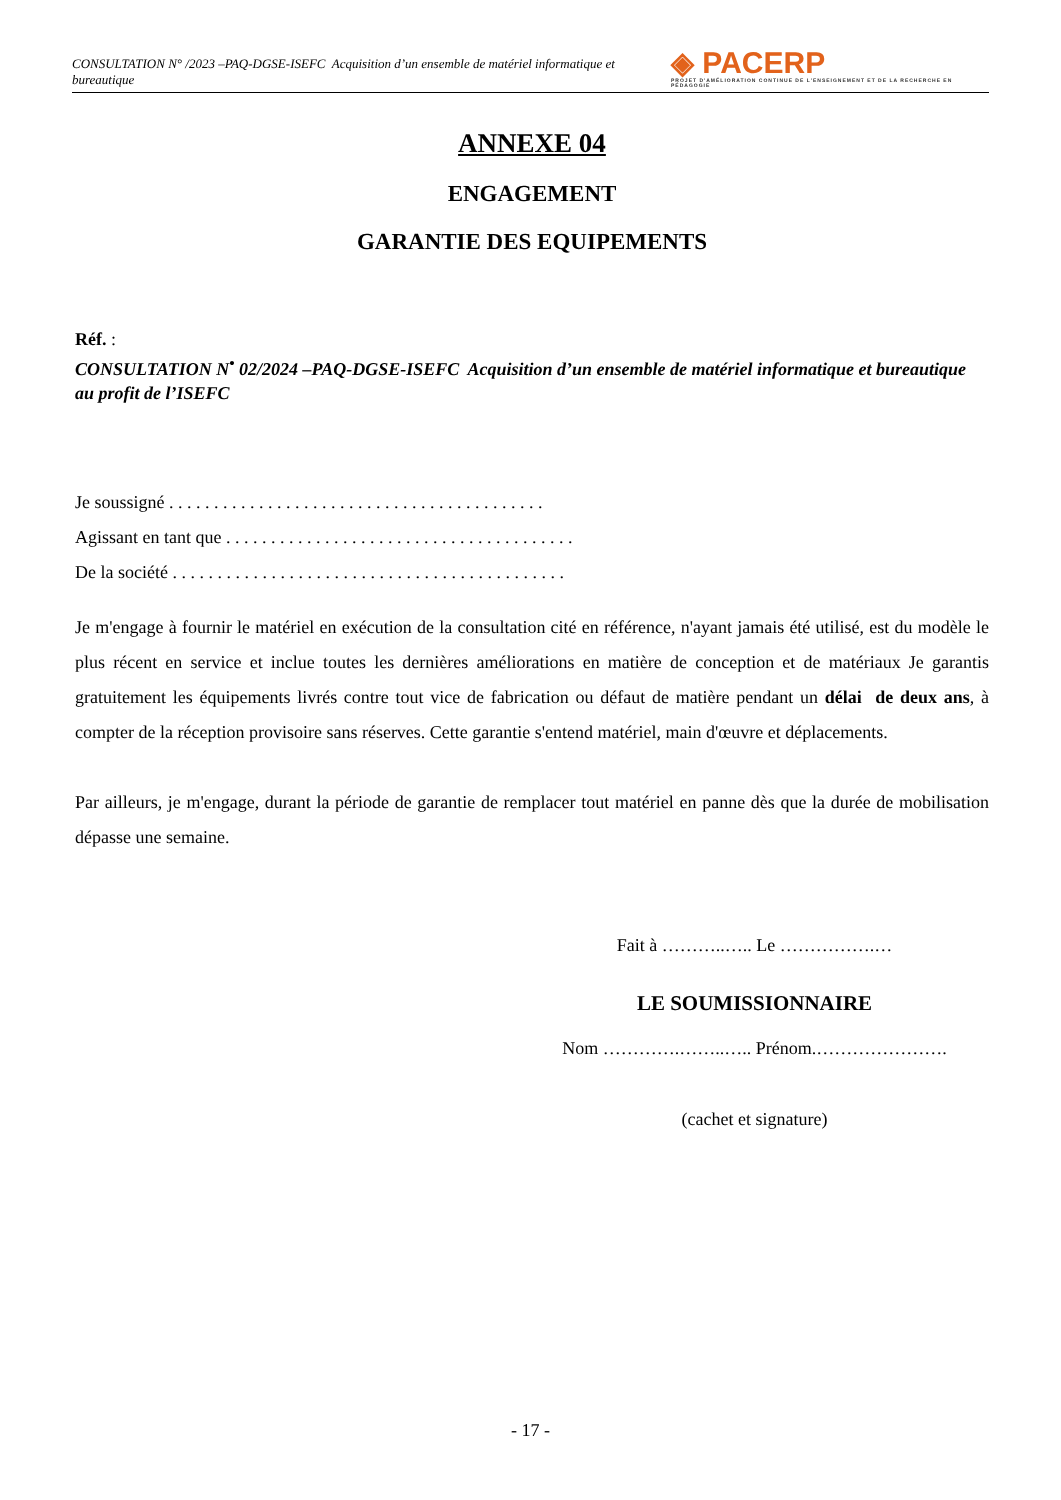CONSULTATION N° /2023 –PAQ-DGSE-ISEFC Acquisition d’un ensemble de matériel informatique et bureautique ◈ PACERP
PROJET D'AMÉLIORATION CONTINUE DE L'ENSEIGNEMENT ET DE LA RECHERCHE EN PÉDAGOGIE
ANNEXE 04
ENGAGEMENT
GARANTIE DES EQUIPEMENTS
Réf. :
CONSULTATION N<sup>•</sup> 02/2024 –PAQ-DGSE-ISEFC Acquisition d’un ensemble de matériel informatique et bureautique au profit de l’ISEFC
Je soussigné . . . . . . . . . . . . . . . . . . . . . . . . . . . . . . . . . . . . . . . . . .
Agissant en tant que . . . . . . . . . . . . . . . . . . . . . . . . . . . . . . . . . . . . . . .
De la société . . . . . . . . . . . . . . . . . . . . . . . . . . . . . . . . . . . . . . . . . . . .
Je m'engage à fournir le matériel en exécution de la consultation cité en référence, n'ayant jamais été utilisé, est du modèle le plus récent en service et inclue toutes les dernières améliorations en matière de conception et de matériaux Je garantis gratuitement les équipements livrés contre tout vice de fabrication ou défaut de matière pendant un délai de deux ans, à compter de la réception provisoire sans réserves. Cette garantie s'entend matériel, main d'œuvre et déplacements.
Par ailleurs, je m'engage, durant la période de garantie de remplacer tout matériel en panne dès que la durée de mobilisation dépasse une semaine.
Fait à ………..….. Le …………….…
LE SOUMISSIONNAIRE
Nom ………….……..….. Prénom.………………….
(cachet et signature)
- 17 -